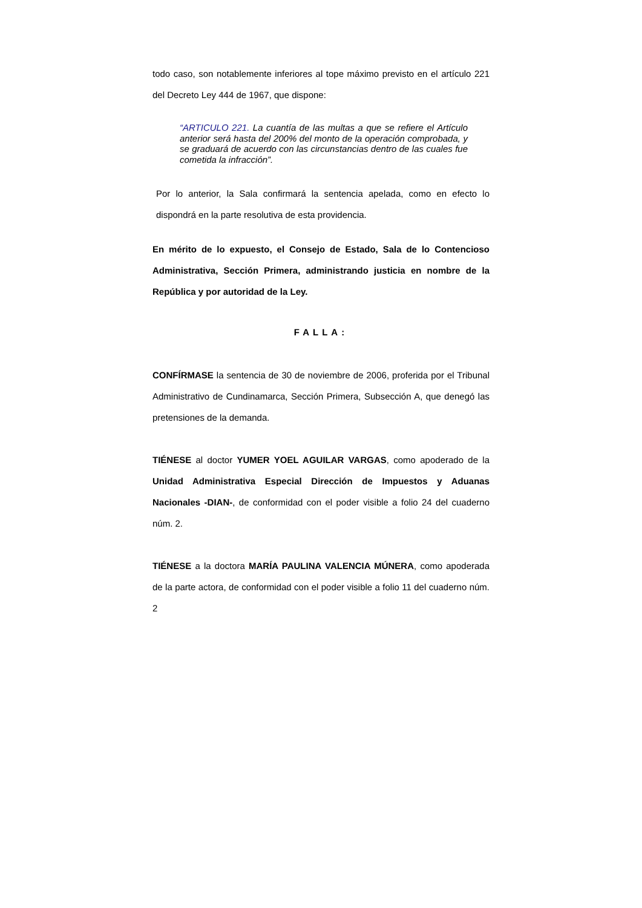todo caso, son notablemente inferiores al tope máximo previsto en el artículo 221 del Decreto Ley 444 de 1967, que dispone:
“ARTICULO 221. La cuantía de las multas a que se refiere el Artículo anterior será hasta del 200% del monto de la operación comprobada, y se graduará de acuerdo con las circunstancias dentro de las cuales fue cometida la infracción”.
Por lo anterior, la Sala confirmará la sentencia apelada, como en efecto lo dispondrá en la parte resolutiva de esta providencia.
En mérito de lo expuesto, el Consejo de Estado, Sala de lo Contencioso Administrativa, Sección Primera, administrando justicia en nombre de la República y por autoridad de la Ley.
FALLA:
CONFÍRMASE la sentencia de 30 de noviembre de 2006, proferida por el Tribunal Administrativo de Cundinamarca, Sección Primera, Subsección A, que denegó las pretensiones de la demanda.
TIÉNESE al doctor YUMER YOEL AGUILAR VARGAS, como apoderado de la Unidad Administrativa Especial Dirección de Impuestos y Aduanas Nacionales -DIAN-, de conformidad con el poder visible a folio 24 del cuaderno núm. 2.
TIÉNESE a la doctora MARÍA PAULINA VALENCIA MÚNERA, como apoderada de la parte actora, de conformidad con el poder visible a folio 11 del cuaderno núm. 2